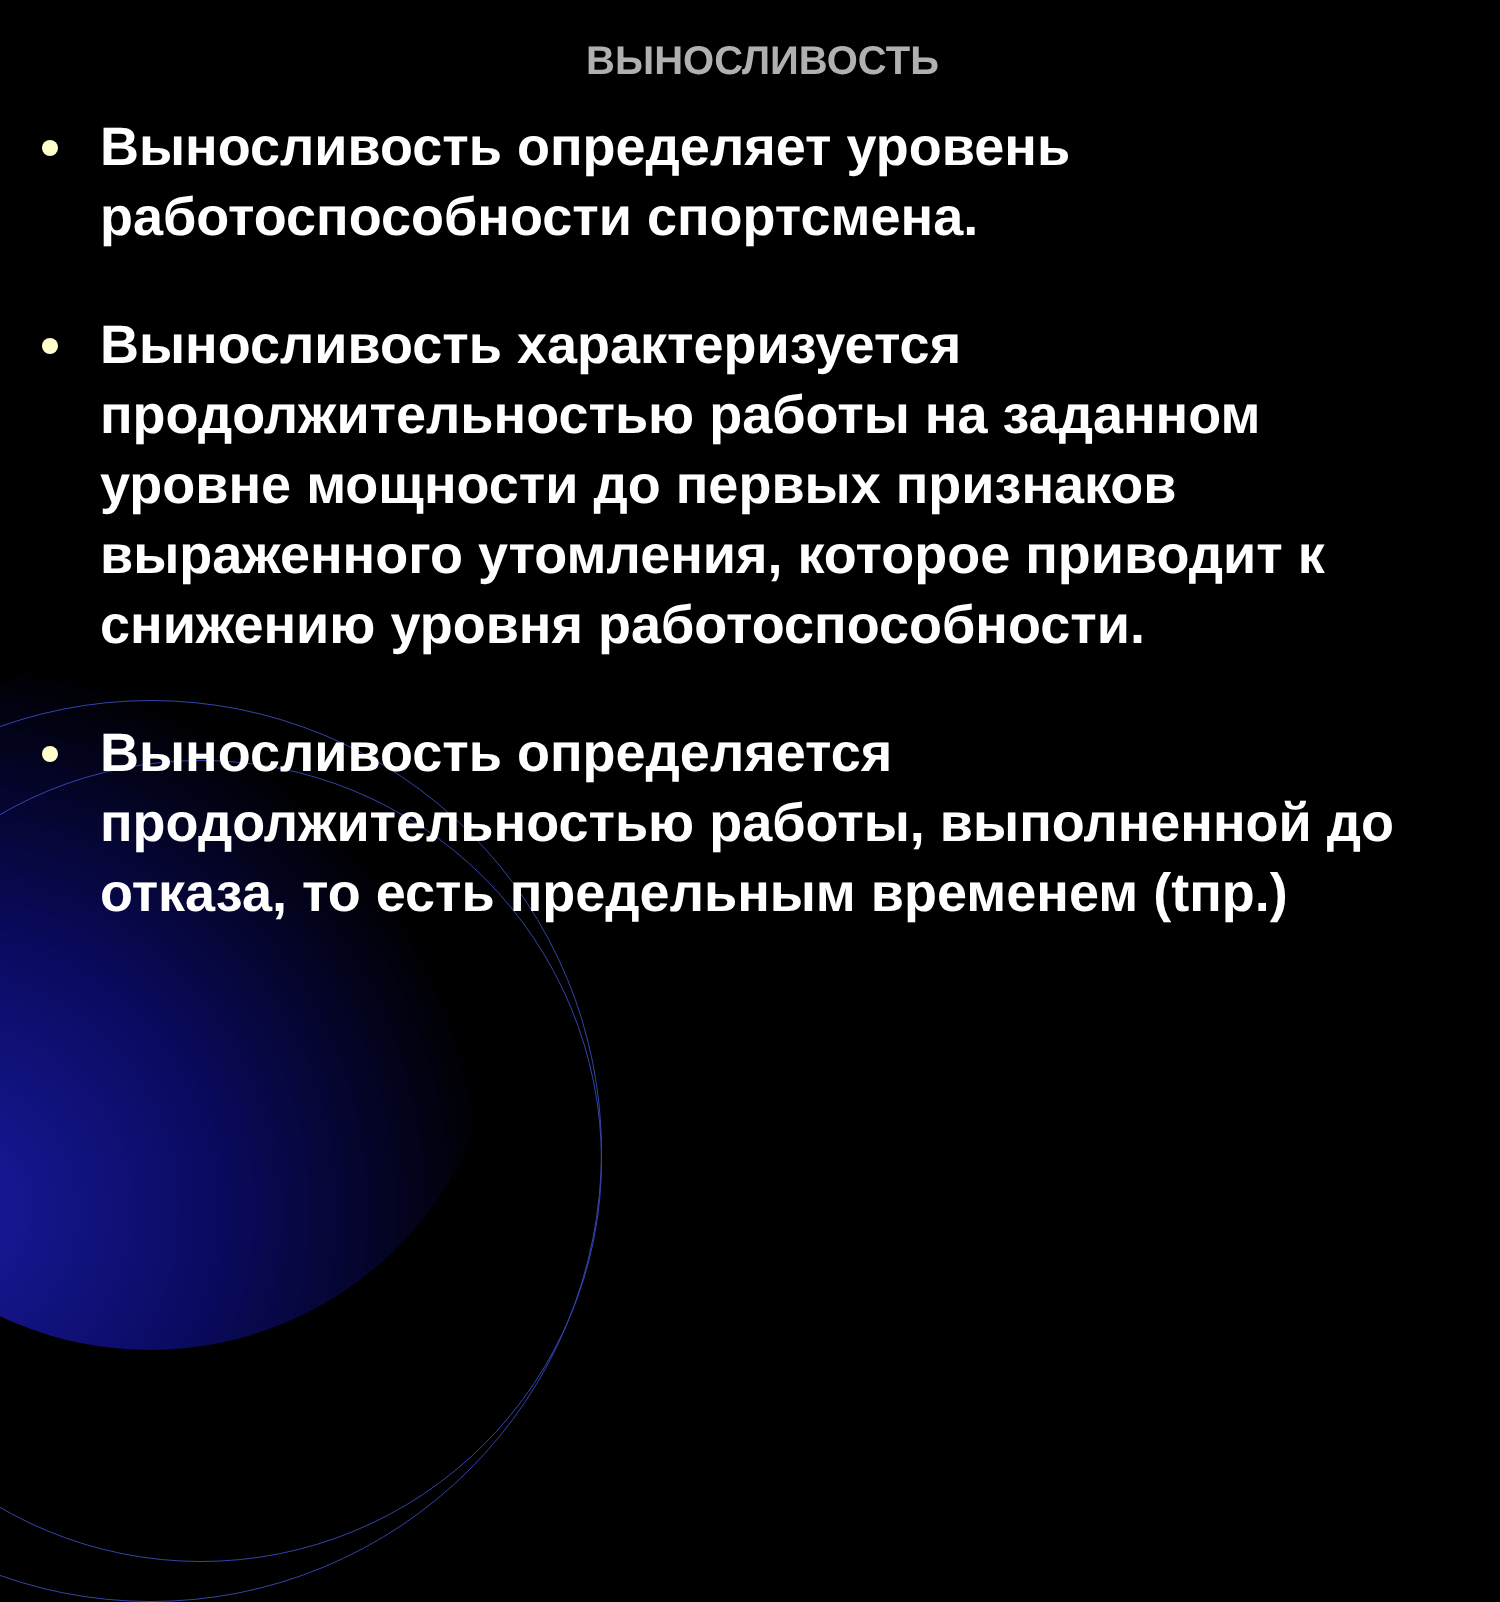ВЫНОСЛИВОСТЬ
Выносливость определяет уровень работоспособности спортсмена.
Выносливость характеризуется продолжительностью работы на заданном уровне мощности до первых признаков выраженного утомления, которое приводит к снижению уровня работоспособности.
Выносливость определяется продолжительностью работы, выполненной до отказа, то есть предельным временем (tпр.)